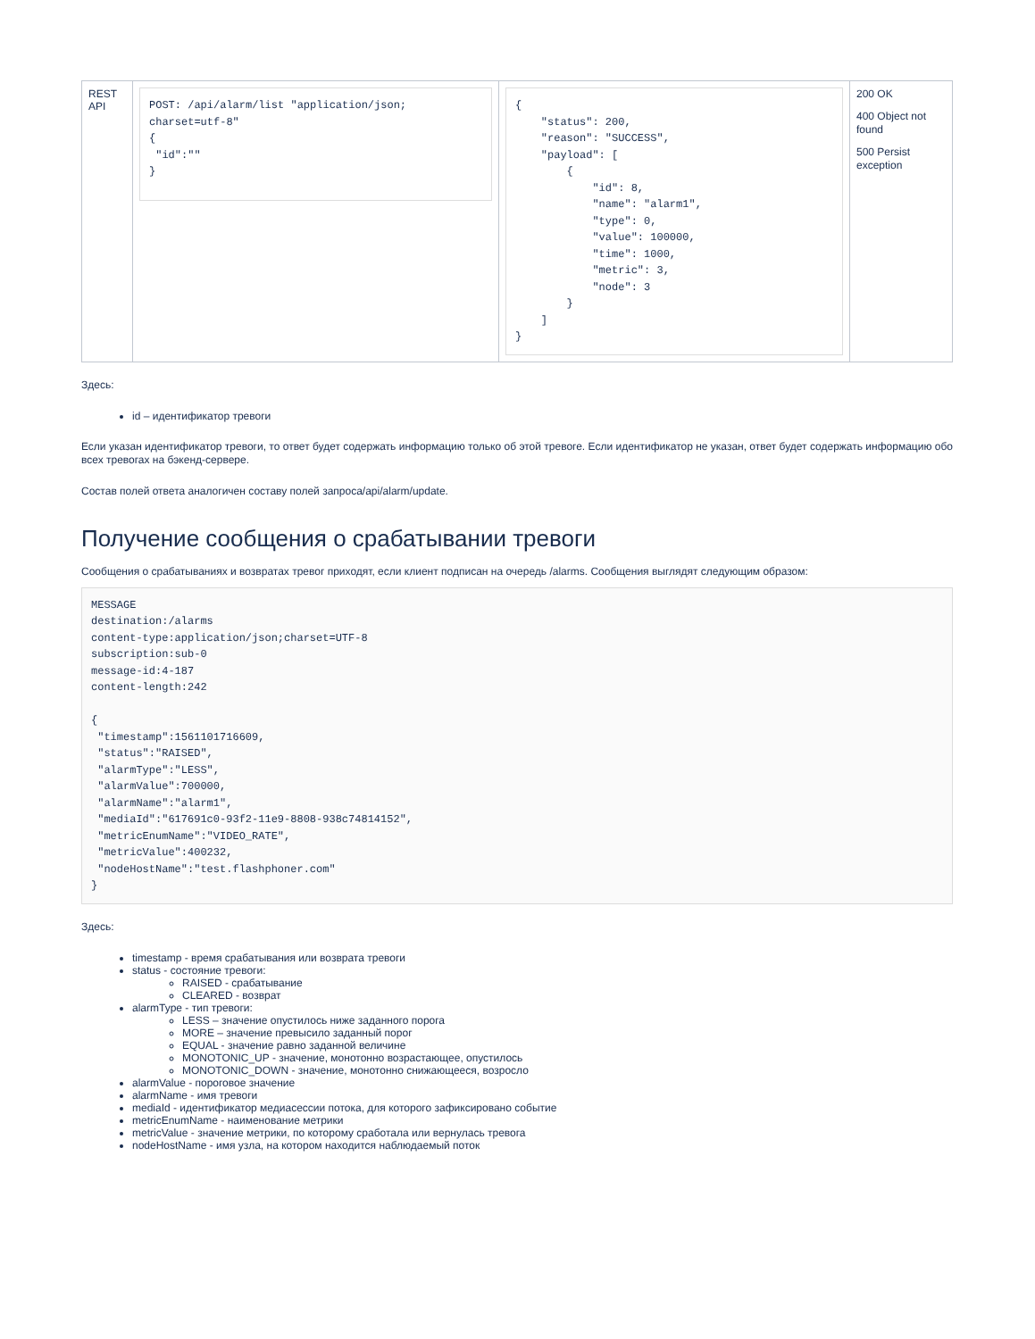| REST API | POST: /api/alarm/list "application/json; charset=utf-8" { "id":"" } | { "status": 200, "reason": "SUCCESS", "payload": [ { "id": 8, "name": "alarm1", "type": 0, "value": 100000, "time": 1000, "metric": 3, "node": 3 } ] } | 200 OK 400 Object not found 500 Persist exception |
Здесь:
id – идентификатор тревоги
Если указан идентификатор тревоги, то ответ будет содержать информацию только об этой тревоге. Если идентификатор не указан, ответ будет содержать информацию обо всех тревогах на бэкенд-сервере.
Состав полей ответа аналогичен составу полей запроса/api/alarm/update.
Получение сообщения о срабатывании тревоги
Сообщения о срабатываниях и возвратах тревог приходят, если клиент подписан на очередь /alarms. Сообщения выглядят следующим образом:
MESSAGE
destination:/alarms
content-type:application/json;charset=UTF-8
subscription:sub-0
message-id:4-187
content-length:242

{
 "timestamp":1561101716609,
 "status":"RAISED",
 "alarmType":"LESS",
 "alarmValue":700000,
 "alarmName":"alarm1",
 "mediaId":"617691c0-93f2-11e9-8808-938c74814152",
 "metricEnumName":"VIDEO_RATE",
 "metricValue":400232,
 "nodeHostName":"test.flashphoner.com"
}
Здесь:
timestamp - время срабатывания или возврата тревоги
status - состояние тревоги:
RAISED - срабатывание
CLEARED - возврат
alarmType - тип тревоги:
LESS – значение опустилось ниже заданного порога
MORE – значение превысило заданный порог
EQUAL - значение равно заданной величине
MONOTONIC_UP - значение, монотонно возрастающее, опустилось
MONOTONIC_DOWN - значение, монотонно снижающееся, возросло
alarmValue - пороговое значение
alarmName - имя тревоги
mediaId - идентификатор медиасессии потока, для которого зафиксировано событие
metricEnumName - наименование метрики
metricValue - значение метрики, по которому сработала или вернулась тревога
nodeHostName - имя узла, на котором находится наблюдаемый поток